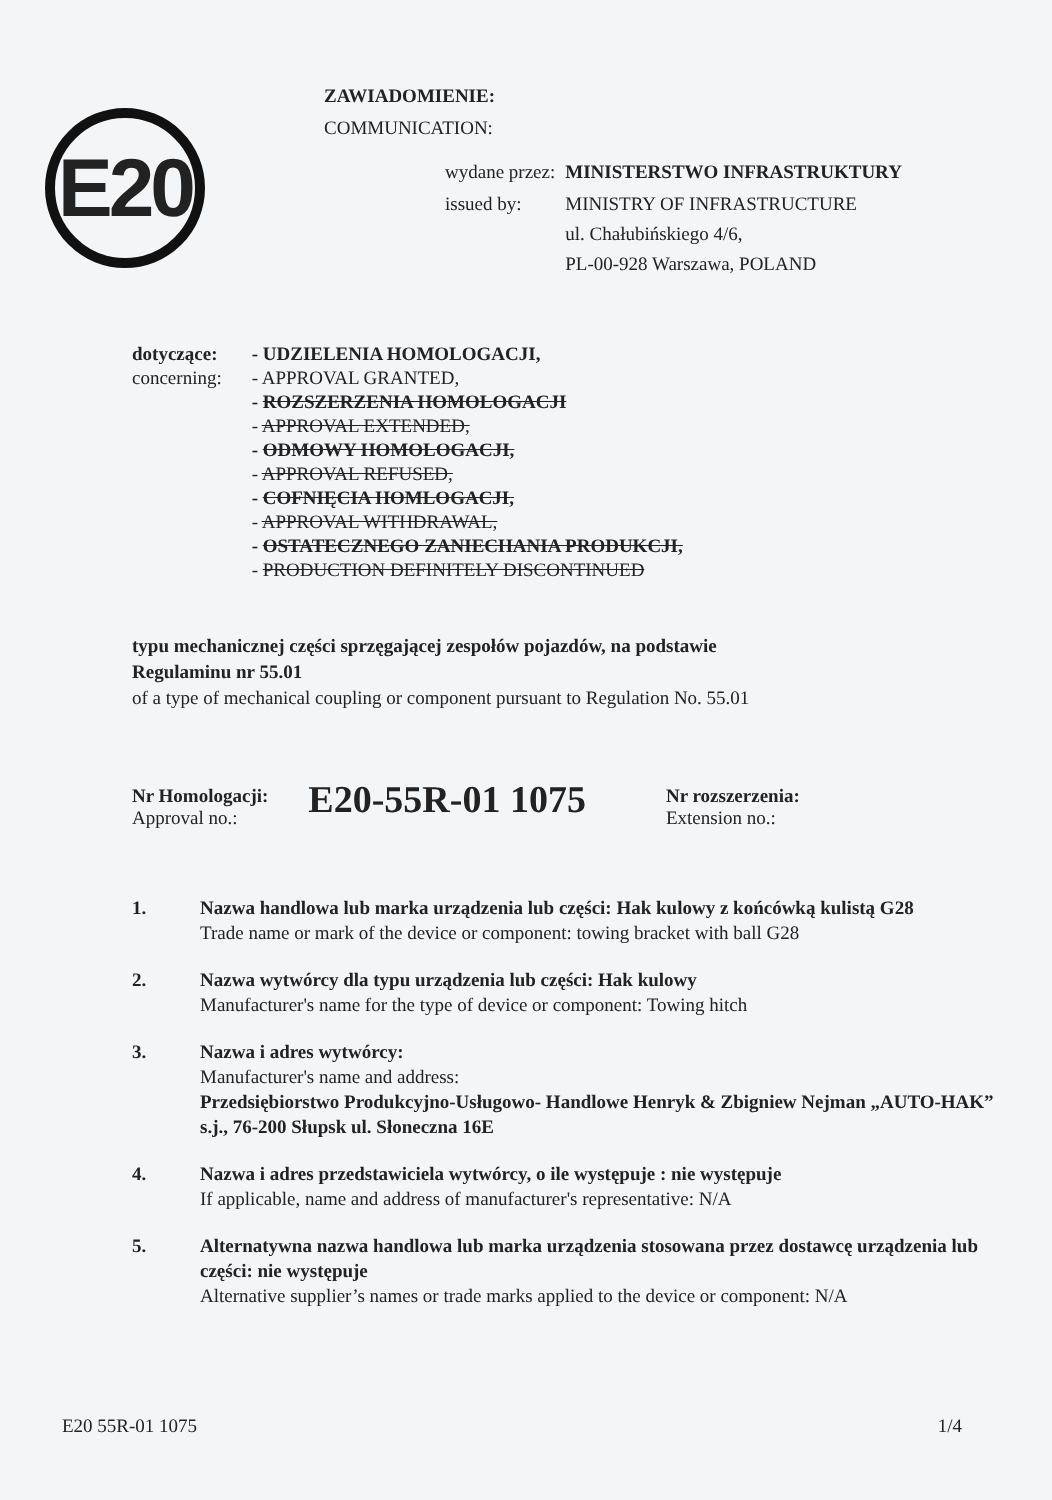ZAWIADOMIENIE:
COMMUNICATION:
E20
| wydane przez: | MINISTERSTWO INFRASTRUKTURY |
| issued by: | MINISTRY OF INFRASTRUCTURE ul. Chałubińskiego 4/6, PL-00-928 Warszawa, POLAND |
| dotyczące: concerning: | - UDZIELENIA HOMOLOGACJI, - APPROVAL GRANTED, - ROZSZERZENIA HOMOLOGACJI - APPROVAL EXTENDED, - ODMOWY HOMOLOGACJI, - APPROVAL REFUSED, - COFNIĘCIA HOMLOGACJI, - APPROVAL WITHDRAWAL, - OSTATECZNEGO ZANIECHANIA PRODUKCJI, - PRODUCTION DEFINITELY DISCONTINUED |
typu mechanicznej części sprzęgającej zespołów pojazdów, na podstawie
Regulaminu nr 55.01
of a type of mechanical coupling or component pursuant to Regulation No. 55.01
Nr Homologacji:
Approval no.:
E20-55R-01 1075
Nr rozszerzenia:
Extension no.:
1. Nazwa handlowa lub marka urządzenia lub części: Hak kulowy z końcówką kulistą G28
Trade name or mark of the device or component: towing bracket with ball G28
2. Nazwa wytwórcy dla typu urządzenia lub części: Hak kulowy
Manufacturer's name for the type of device or component: Towing hitch
3. Nazwa i adres wytwórcy:
Manufacturer's name and address:
Przedsiębiorstwo Produkcyjno-Usługowo- Handlowe Henryk & Zbigniew Nejman „AUTO-HAK” s.j., 76-200 Słupsk ul. Słoneczna 16E
4. Nazwa i adres przedstawiciela wytwórcy, o ile występuje : nie występuje
If applicable, name and address of manufacturer's representative: N/A
5. Alternatywna nazwa handlowa lub marka urządzenia stosowana przez dostawcę urządzenia lub części: nie występuje
Alternative supplier’s names or trade marks applied to the device or component: N/A
E20 55R-01 1075 1/4